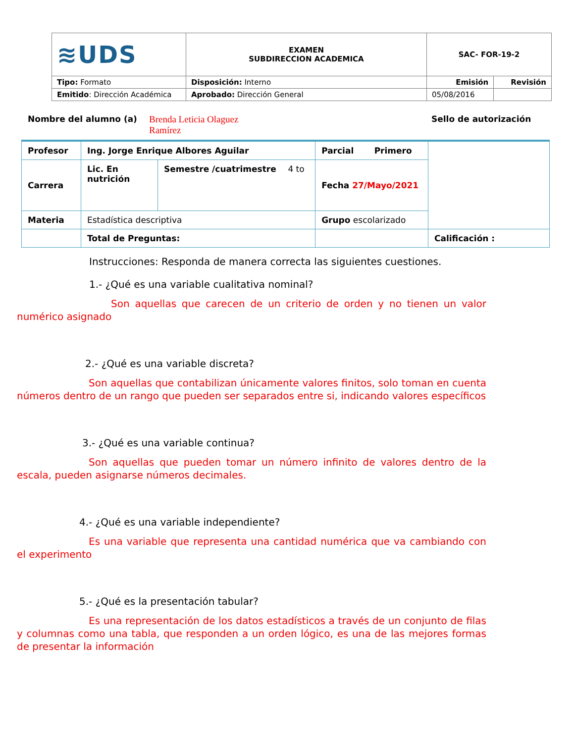| ≋UDS | EXAMEN SUBDIRECCION ACADEMICA | SAC- FOR-19-2 | |
| Tipo: Formato | Disposición: Interno | Emisión | Revisión |
| Emitido : Dirección Académica | Aprobado: Dirección General | 05/08/2016 | |
Nombre del alumno (a) Brenda Leticia Olaguez
Ramírez Sello de autorización
| Profesor | Ing. Jorge Enrique Albores Aguilar | | Parcial Primero | |
| Carrera | Lic. En nutrición | Semestre /cuatrimestre 4 to | Fecha 27/Mayo/2021 | |
| Materia | Estadística descriptiva | | Grupo escolarizado | |
| | Total de Preguntas: | | | Calificación : |
Instrucciones: Responda de manera correcta las siguientes cuestiones.
1.- ¿Qué es una variable cualitativa nominal?
Son aquellas que carecen de un criterio de orden y no tienen un valor numérico asignado
2.- ¿Qué es una variable discreta?
Son aquellas que contabilizan únicamente valores finitos, solo toman en cuenta números dentro de un rango que pueden ser separados entre si, indicando valores específicos
3.- ¿Qué es una variable continua?
Son aquellas que pueden tomar un número infinito de valores dentro de la escala, pueden asignarse números decimales.
4.- ¿Qué es una variable independiente?
Es una variable que representa una cantidad numérica que va cambiando con el experimento
5.- ¿Qué es la presentación tabular?
Es una representación de los datos estadísticos a través de un conjunto de filas y columnas como una tabla, que responden a un orden lógico, es una de las mejores formas de presentar la información